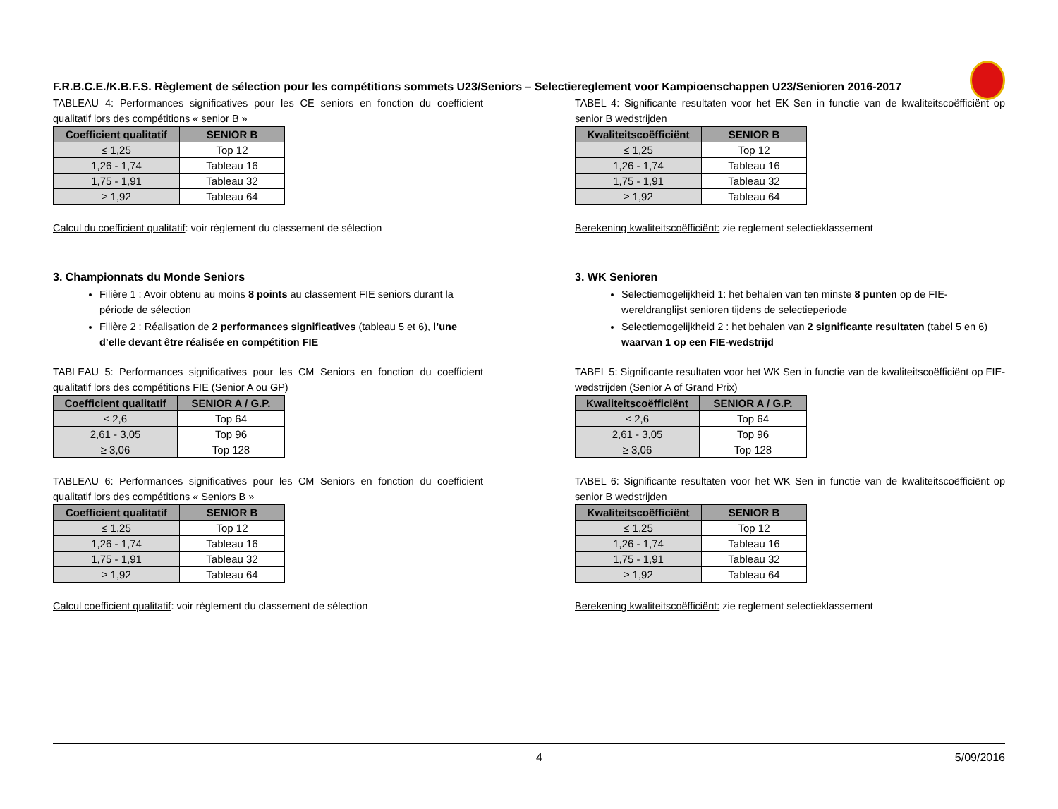F.R.B.C.E./K.B.F.S. Règlement de sélection pour les compétitions sommets U23/Seniors – Selectiereglement voor Kampioenschappen U23/Senioren 2016-2017
TABLEAU 4: Performances significatives pour les CE seniors en fonction du coefficient qualitatif lors des compétitions « senior B »
| Coefficient qualitatif | SENIOR B |
| --- | --- |
| ≤ 1,25 | Top 12 |
| 1,26 - 1,74 | Tableau 16 |
| 1,75 - 1,91 | Tableau 32 |
| ≥ 1,92 | Tableau 64 |
Calcul du coefficient qualitatif: voir règlement du classement de sélection
3. Championnats du Monde Seniors
Filière 1 : Avoir obtenu au moins 8 points au classement FIE seniors durant la période de sélection
Filière 2 : Réalisation de 2 performances significatives (tableau 5 et 6), l’une d’elle devant être réalisée en compétition FIE
TABLEAU 5: Performances significatives pour les CM Seniors en fonction du coefficient qualitatif lors des compétitions FIE (Senior A ou GP)
| Coefficient qualitatif | SENIOR A / G.P. |
| --- | --- |
| ≤ 2,6 | Top 64 |
| 2,61 - 3,05 | Top 96 |
| ≥ 3,06 | Top 128 |
TABLEAU 6: Performances significatives pour les CM Seniors en fonction du coefficient qualitatif lors des compétitions « Seniors B »
| Coefficient qualitatif | SENIOR B |
| --- | --- |
| ≤ 1,25 | Top 12 |
| 1,26 - 1,74 | Tableau 16 |
| 1,75 - 1,91 | Tableau 32 |
| ≥ 1,92 | Tableau 64 |
Calcul coefficient qualitatif: voir règlement du classement de sélection
TABEL 4: Significante resultaten voor het EK Sen in functie van de kwaliteitscoëfficiënt op senior B wedstrijden
| Kwaliteitscoëfficiënt | SENIOR B |
| --- | --- |
| ≤ 1,25 | Top 12 |
| 1,26 - 1,74 | Tableau 16 |
| 1,75 - 1,91 | Tableau 32 |
| ≥ 1,92 | Tableau 64 |
Berekening kwaliteitscoëfficiënt: zie reglement selectieklassement
3. WK Senioren
Selectiemogelijkheid 1: het behalen van ten minste 8 punten op de FIE-wereldranglijst senioren tijdens de selectieperiode
Selectiemogelijkheid 2 : het behalen van 2 significante resultaten (tabel 5 en 6) waarvan 1 op een FIE-wedstrijd
TABEL 5: Significante resultaten voor het WK Sen in functie van de kwaliteitscoëfficiënt op FIE-wedstrijden (Senior A of Grand Prix)
| Kwaliteitscoëfficiënt | SENIOR A / G.P. |
| --- | --- |
| ≤ 2,6 | Top 64 |
| 2,61 - 3,05 | Top 96 |
| ≥ 3,06 | Top 128 |
TABEL 6: Significante resultaten voor het WK Sen in functie van de kwaliteitscoëfficiënt op senior B wedstrijden
| Kwaliteitscoëfficiënt | SENIOR B |
| --- | --- |
| ≤ 1,25 | Top 12 |
| 1,26 - 1,74 | Tableau 16 |
| 1,75 - 1,91 | Tableau 32 |
| ≥ 1,92 | Tableau 64 |
Berekening kwaliteitscoëfficiënt: zie reglement selectieklassement
4 5/09/2016